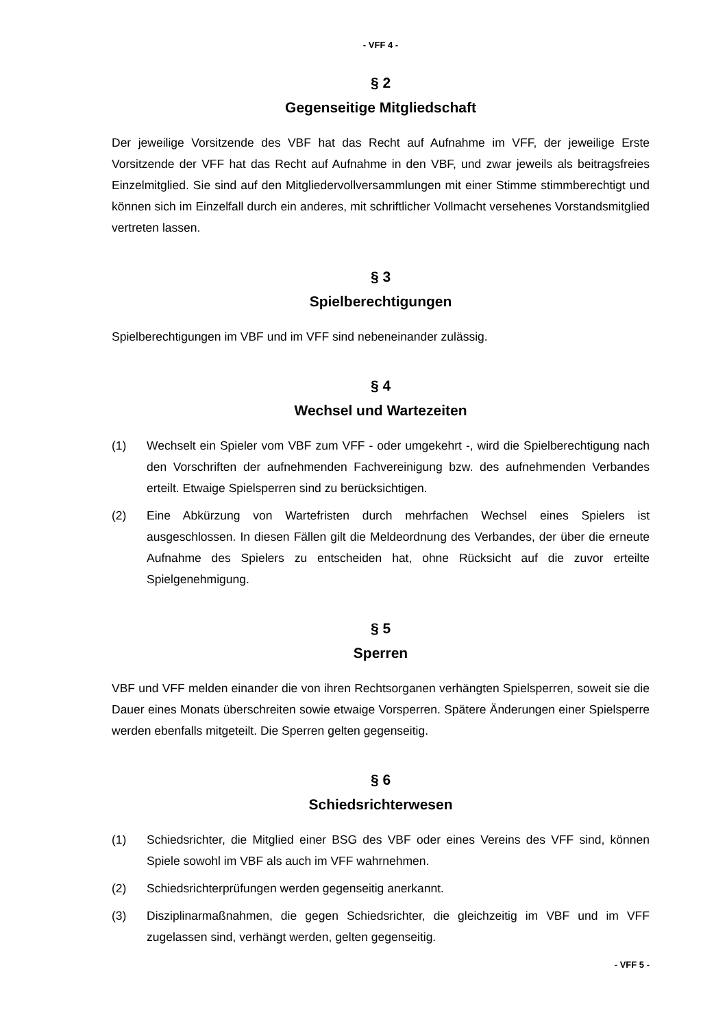- VFF 4 -
§ 2
Gegenseitige Mitgliedschaft
Der jeweilige Vorsitzende des VBF hat das Recht auf Aufnahme im VFF, der jeweilige Erste Vorsitzende der VFF hat das Recht auf Aufnahme in den VBF, und zwar jeweils als beitragsfreies Einzelmitglied. Sie sind auf den Mitgliedervollversammlungen mit einer Stimme stimmberechtigt und können sich im Einzelfall durch ein anderes, mit schriftlicher Vollmacht versehenes Vorstandsmitglied vertreten lassen.
§ 3
Spielberechtigungen
Spielberechtigungen im VBF und im VFF sind nebeneinander zulässig.
§ 4
Wechsel und Wartezeiten
(1) Wechselt ein Spieler vom VBF zum VFF - oder umgekehrt -, wird die Spielberech­tigung nach den Vorschriften der aufnehmenden Fachvereinigung bzw. des auf­nehmenden Verbandes erteilt. Etwaige Spielsperren sind zu berücksichtigen.
(2) Eine Abkürzung von Wartefristen durch mehrfachen Wechsel eines Spielers ist ausgeschlossen. In diesen Fällen gilt die Meldeordnung des Verbandes, der über die erneute Aufnahme des Spielers zu entscheiden hat, ohne Rücksicht auf die zuvor erteilte Spielgenehmigung.
§ 5
Sperren
VBF und VFF melden einander die von ihren Rechtsorganen verhängten Spielsperren, soweit sie die Dauer eines Monats überschreiten sowie etwaige Vorsperren. Spätere Än­derungen einer Spielsperre werden ebenfalls mitgeteilt. Die Sperren gelten gegenseitig.
§ 6
Schiedsrichterwesen
(1) Schiedsrichter, die Mitglied einer BSG des VBF oder eines Vereins des VFF sind, können Spiele sowohl im VBF als auch im VFF wahrnehmen.
(2) Schiedsrichterprüfungen werden gegenseitig anerkannt.
(3) Disziplinarmaßnahmen, die gegen Schiedsrichter, die gleichzeitig im VBF und im VFF zugelassen sind, verhängt werden, gelten gegenseitig.
- VFF 5 -